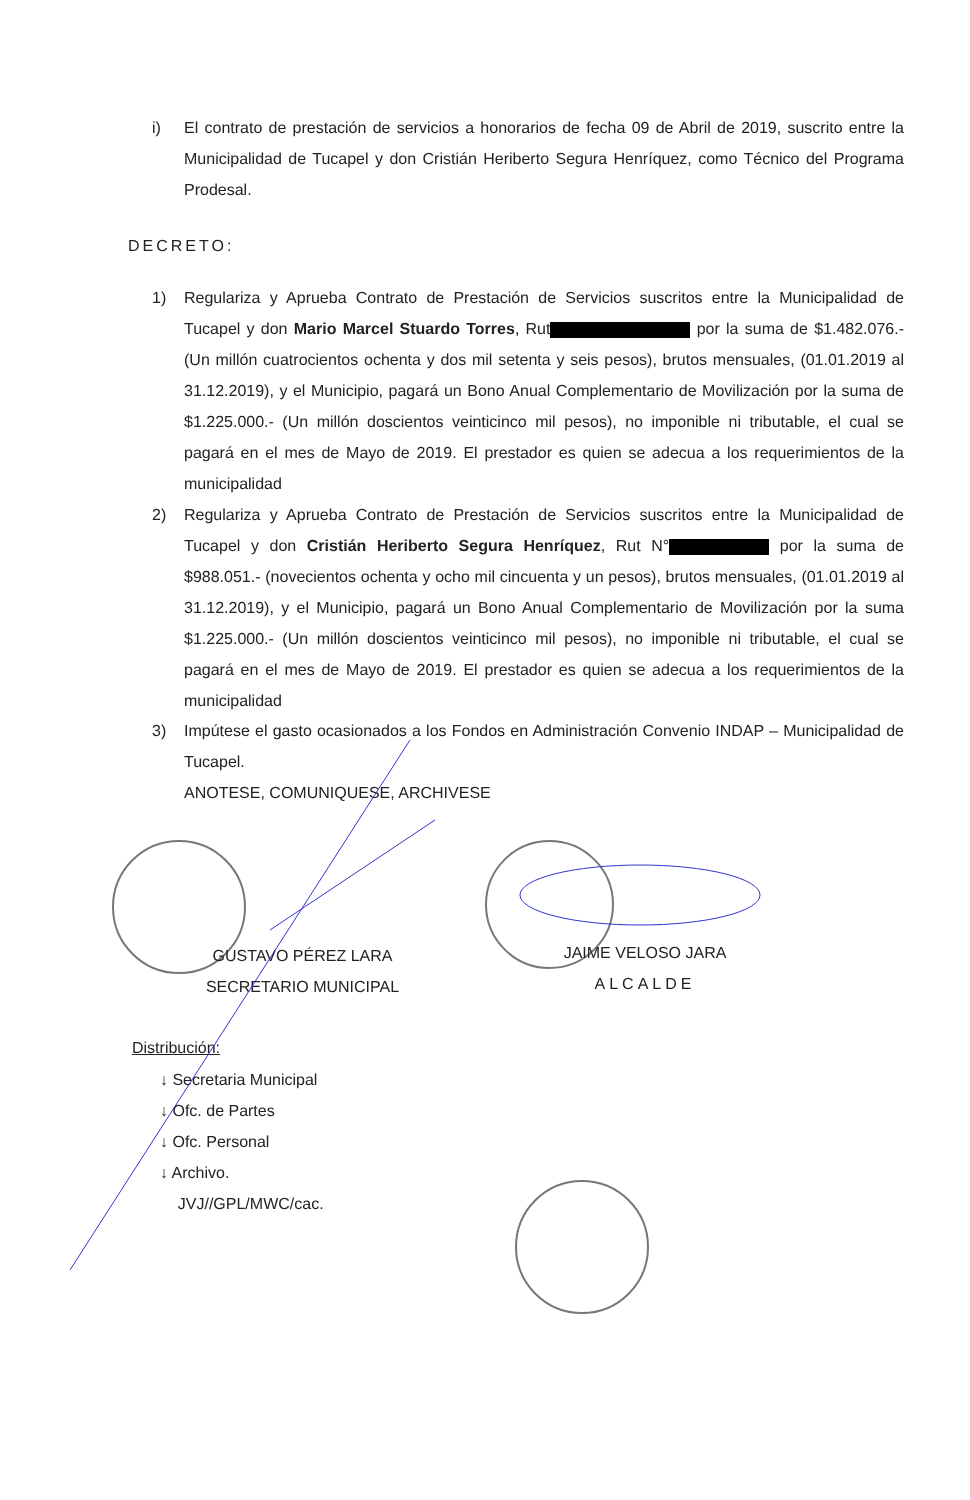i) El contrato de prestación de servicios a honorarios de fecha 09 de Abril de 2019, suscrito entre la Municipalidad de Tucapel y don Cristián Heriberto Segura Henríquez, como Técnico del Programa Prodesal.
DECRETO:
1) Regulariza y Aprueba Contrato de Prestación de Servicios suscritos entre la Municipalidad de Tucapel y don Mario Marcel Stuardo Torres, Rut por la suma de $1.482.076.- (Un millón cuatrocientos ochenta y dos mil setenta y seis pesos), brutos mensuales, (01.01.2019 al 31.12.2019), y el Municipio, pagará un Bono Anual Complementario de Movilización por la suma de $1.225.000.- (Un millón doscientos veinticinco mil pesos), no imponible ni tributable, el cual se pagará en el mes de Mayo de 2019. El prestador es quien se adecua a los requerimientos de la municipalidad
2) Regulariza y Aprueba Contrato de Prestación de Servicios suscritos entre la Municipalidad de Tucapel y don Cristián Heriberto Segura Henríquez, Rut N° por la suma de $988.051.- (novecientos ochenta y ocho mil cincuenta y un pesos), brutos mensuales, (01.01.2019 al 31.12.2019), y el Municipio, pagará un Bono Anual Complementario de Movilización por la suma $1.225.000.- (Un millón doscientos veinticinco mil pesos), no imponible ni tributable, el cual se pagará en el mes de Mayo de 2019. El prestador es quien se adecua a los requerimientos de la municipalidad
3) Impútese el gasto ocasionados a los Fondos en Administración Convenio INDAP – Municipalidad de Tucapel.
ANOTESE, COMUNIQUESE, ARCHIVESE
GUSTAVO PÉREZ LARA
SECRETARIO MUNICIPAL
JAIME VELOSO JARA
ALCALDE
Distribución:
↓ Secretaria Municipal
↓ Ofc. de Partes
↓ Ofc. Personal
↓ Archivo.
JVJ//GPL/MWC/cac.